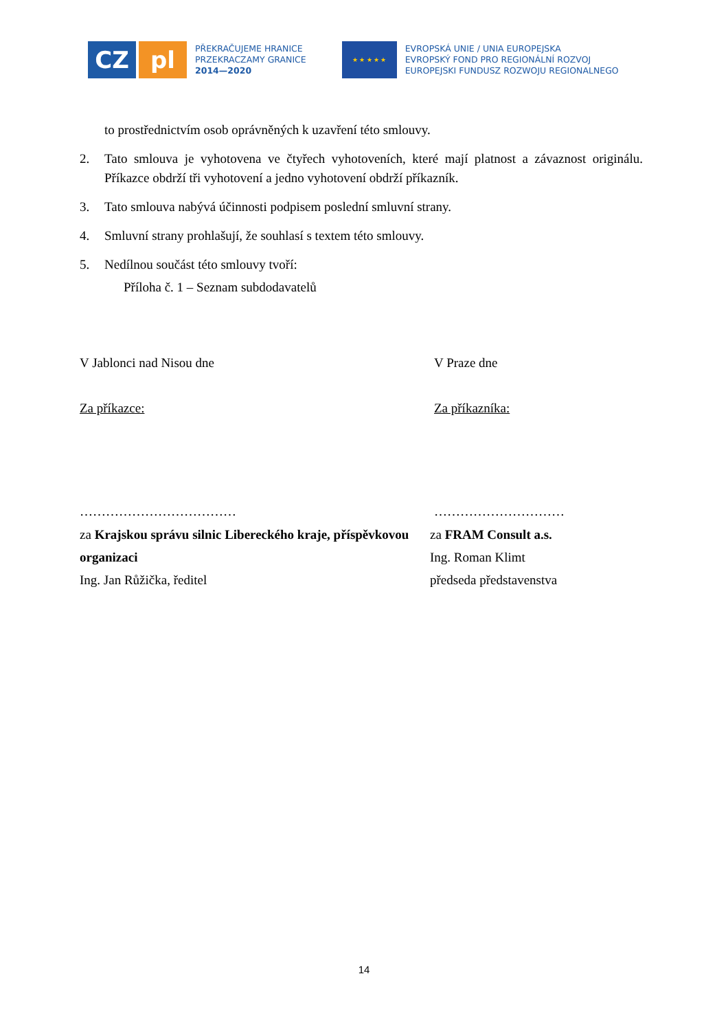CZ pl
PŘEKRAČUJEME HRANICE
PRZEKRACZAMY GRANICE
2014—2020
★ ★ ★ ★ ★
EVROPSKÁ UNIE / UNIA EUROPEJSKA
EVROPSKÝ FOND PRO REGIONÁLNÍ ROZVOJ
EUROPEJSKI FUNDUSZ ROZWOJU REGIONALNEGO
to prostřednictvím osob oprávněných k uzavření této smlouvy.
2. Tato smlouva je vyhotovena ve čtyřech vyhotoveních, které mají platnost a závaznost originálu. Příkazce obdrží tři vyhotovení a jedno vyhotovení obdrží příkazník.
3. Tato smlouva nabývá účinnosti podpisem poslední smluvní strany.
4. Smluvní strany prohlašují, že souhlasí s textem této smlouvy.
5. Nedílnou součást této smlouvy tvoří:
Příloha č. 1 – Seznam subdodavatelů
V Jablonci nad Nisou dne V Praze dne
Za příkazce: Za příkazníka:
……………………………… …………………………
za Krajskou správu silnic Libereckého kraje, příspěvkovou organizaci
Ing. Jan Růžička, ředitel
za FRAM Consult a.s.
Ing. Roman Klimt
předseda představenstva
14